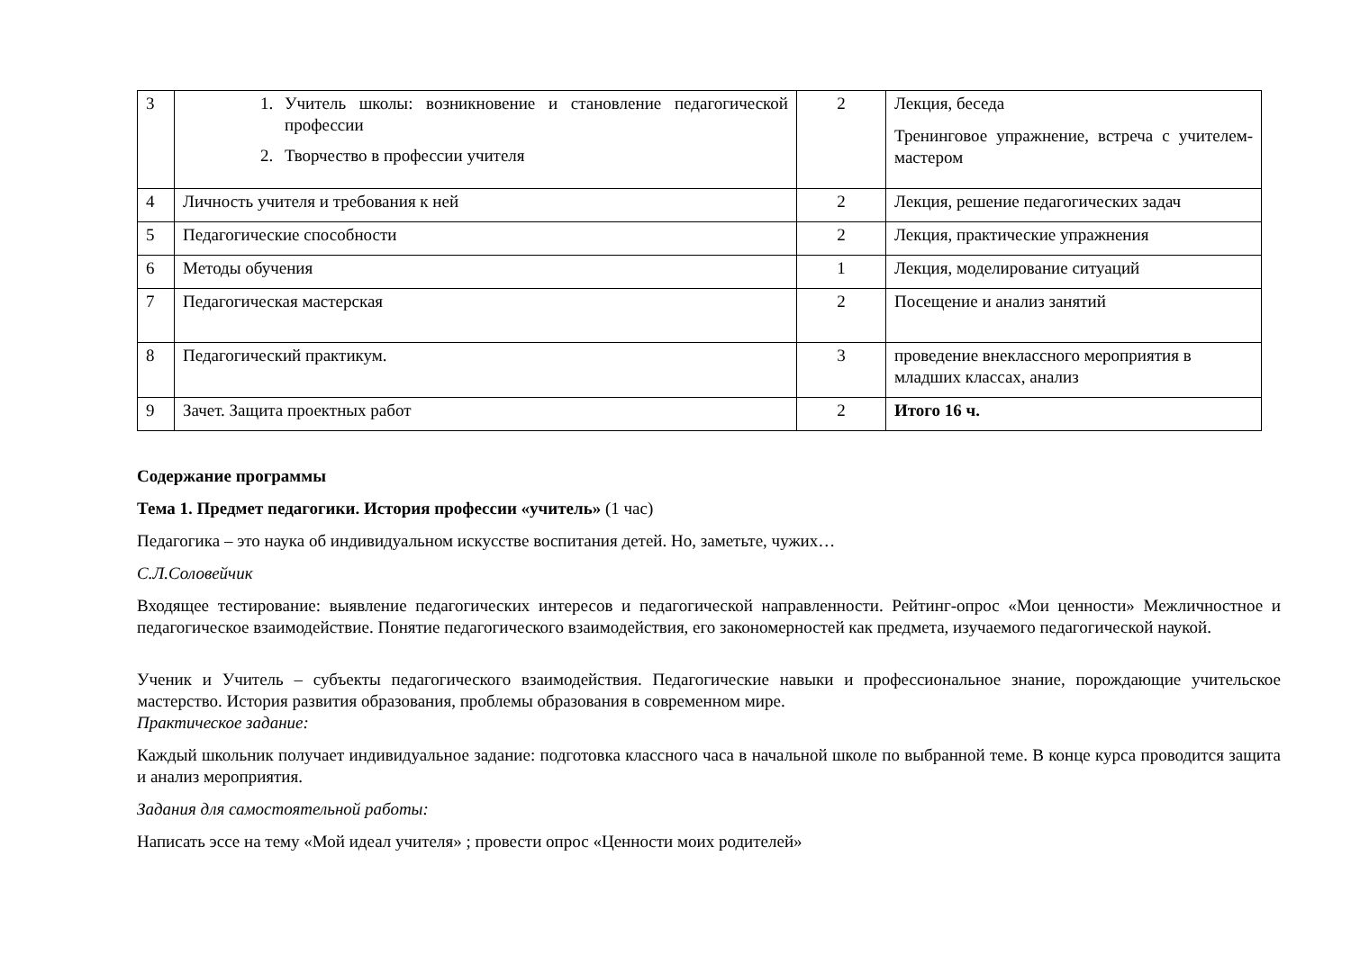| 3 | 1. Учитель школы: возникновение и становление педагогической профессии 2. Творчество в профессии учителя | 2 | Лекция, беседа Тренинговое упражнение, встреча с учителем-мастером |
| 4 | Личность учителя и требования к ней | 2 | Лекция, решение педагогических задач |
| 5 | Педагогические способности | 2 | Лекция, практические упражнения |
| 6 | Методы обучения | 1 | Лекция, моделирование ситуаций |
| 7 | Педагогическая мастерская | 2 | Посещение и анализ занятий |
| 8 | Педагогический практикум. | 3 | проведение внеклассного мероприятия в младших классах, анализ |
| 9 | Зачет. Защита проектных работ | 2 | Итого 16 ч. |
Содержание программы
Тема 1. Предмет педагогики. История профессии «учитель» (1 час)
Педагогика – это наука об индивидуальном искусстве воспитания детей. Но, заметьте, чужих…
С.Л.Соловейчик
Входящее тестирование: выявление педагогических интересов и педагогической направленности. Рейтинг-опрос «Мои ценности» Межличностное и педагогическое взаимодействие. Понятие педагогического взаимодействия, его закономерностей как предмета, изучаемого педагогической наукой.
Ученик и Учитель – субъекты педагогического взаимодействия. Педагогические навыки и профессиональное знание, порождающие учительское мастерство. История развития образования, проблемы образования в современном мире.
Практическое задание:
Каждый школьник получает индивидуальное задание: подготовка классного часа в начальной школе по выбранной теме. В конце курса проводится защита и анализ мероприятия.
Задания для самостоятельной работы:
Написать эссе на тему «Мой идеал учителя» ; провести опрос «Ценности моих родителей»